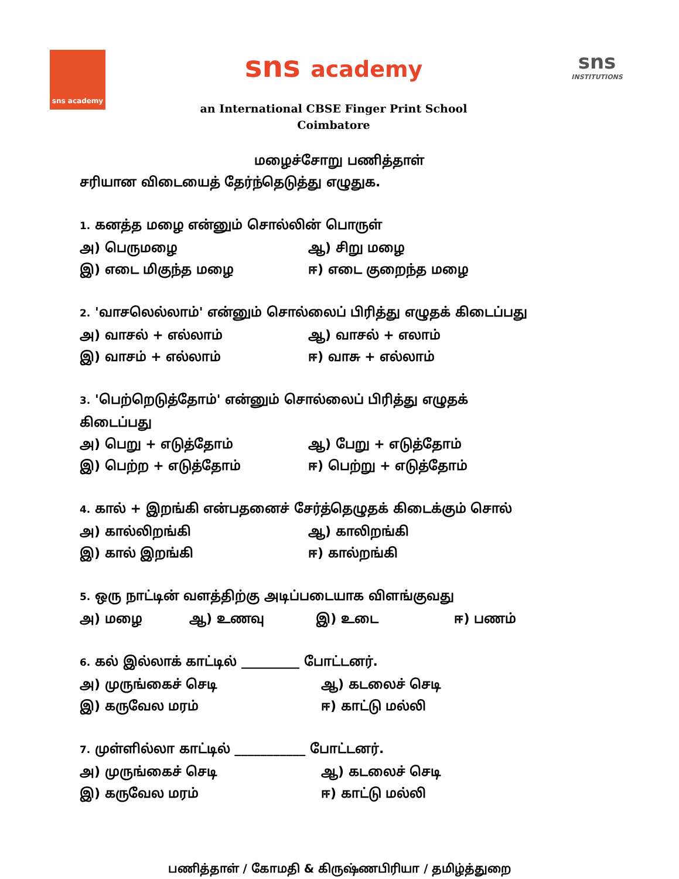sns academy
sns academy
an International CBSE Finger Print School
Coimbatore
sns
INSTITUTIONS
மழைச்சோறு பணித்தாள்
சரியான விடையைத் தேர்ந்தெடுத்து எழுதுக.
1. கனத்த மழை என்னும் சொல்லின் பொருள்
அ) பெருமழை ஆ) சிறு மழை
இ) எடை மிகுந்த மழை ஈ) எடை குறைந்த மழை
2. 'வாசலெல்லாம்' என்னும் சொல்லைப் பிரித்து எழுதக் கிடைப்பது
அ) வாசல் + எல்லாம் ஆ) வாசல் + எலாம்
இ) வாசம் + எல்லாம் ஈ) வாசு + எல்லாம்
3. 'பெற்றெடுத்தோம்' என்னும் சொல்லைப் பிரித்து எழுதக்
கிடைப்பது
அ) பெறு + எடுத்தோம் ஆ) பேறு + எடுத்தோம்
இ) பெற்ற + எடுத்தோம் ஈ) பெற்று + எடுத்தோம்
4. கால் + இறங்கி என்பதனைச் சேர்த்தெழுதக் கிடைக்கும் சொல்
அ) கால்லிறங்கி ஆ) காலிறங்கி
இ) கால் இறங்கி ஈ) கால்றங்கி
5. ஒரு நாட்டின் வளத்திற்கு அடிப்படையாக விளங்குவது
அ) மழை ஆ) உணவு இ) உடை ஈ) பணம்
6. கல் இல்லாக் காட்டில் _________ போட்டனர்.
அ) முருங்கைச் செடி ஆ) கடலைச் செடி
இ) கருவேல மரம் ஈ) காட்டு மல்லி
7. முள்ளில்லா காட்டில் ___________ போட்டனர்.
அ) முருங்கைச் செடி ஆ) கடலைச் செடி
இ) கருவேல மரம் ஈ) காட்டு மல்லி
பணித்தாள் / கோமதி & கிருஷ்ணபிரியா / தமிழ்த்துறை